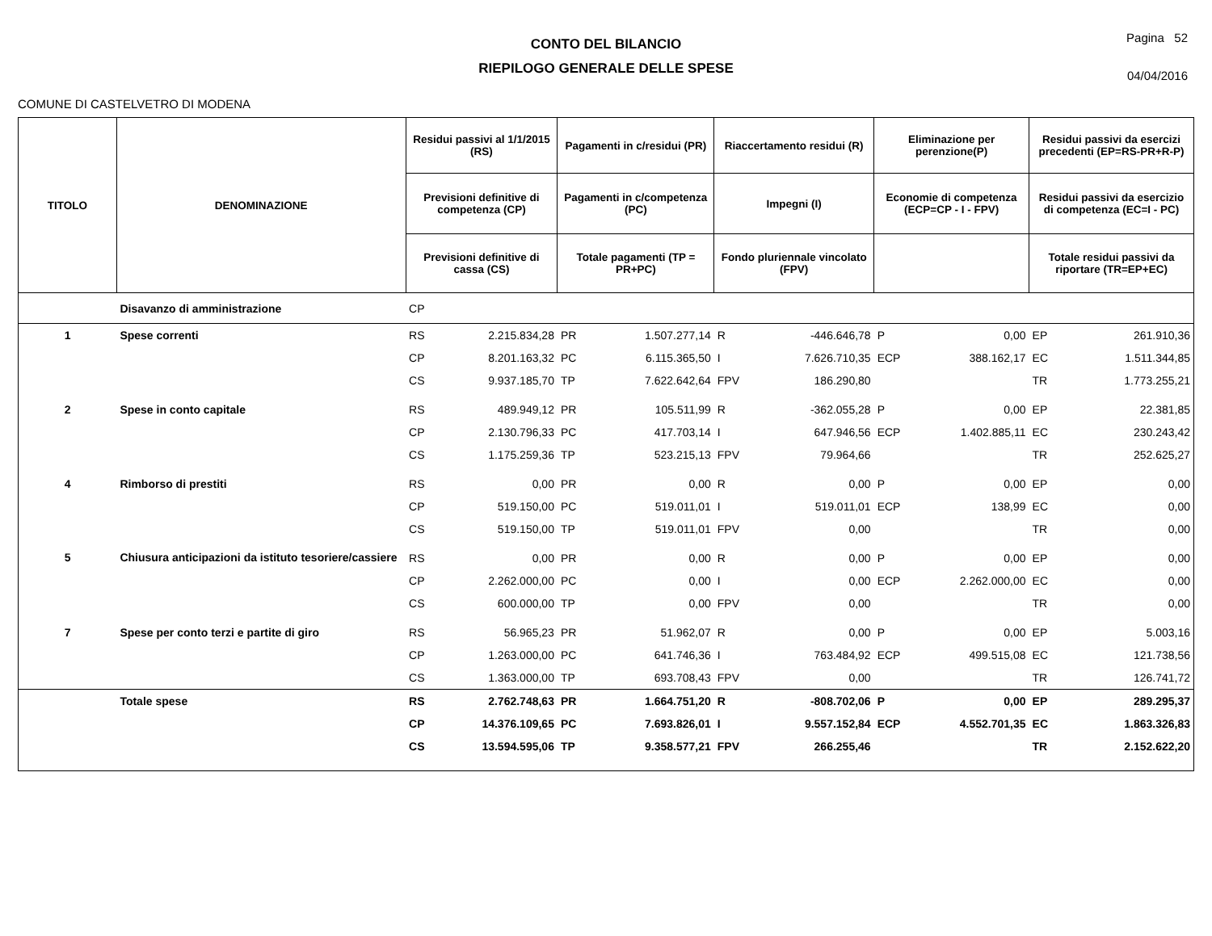CONTO DEL BILANCIO
RIEPILOGO GENERALE DELLE SPESE
Pagina 52
04/04/2016
COMUNE DI CASTELVETRO DI MODENA
| TITOLO | DENOMINAZIONE | Residui passivi al 1/1/2015 (RS) | | Pagamenti in c/residui (PR) | | Riaccertamento residui (R) | | Eliminazione per perenzione(P) | | Residui passivi da esercizi precedenti (EP=RS-PR+R-P) | |
| --- | --- | --- | --- | --- | --- | --- | --- | --- | --- | --- | --- |
| | | Previsioni definitive di competenza (CP) | | Pagamenti in c/competenza (PC) | | Impegni (I) | | Economie di competenza (ECP=CP - I - FPV) | | Residui passivi da esercizio di competenza (EC=I - PC) | |
| | | Previsioni definitive di cassa (CS) | | Totale pagamenti (TP = PR+PC) | | Fondo pluriennale vincolato (FPV) | | | | Totale residui passivi da riportare (TR=EP+EC) | |
| | Disavanzo di amministrazione | CP | | | | | | | | | |
| 1 | Spese correnti | RS | 2.215.834,28 | PR | 1.507.277,14 | R | -446.646,78 | P | 0,00 | EP | 261.910,36 |
| | | CP | 8.201.163,32 | PC | 6.115.365,50 | I | 7.626.710,35 | ECP | 388.162,17 | EC | 1.511.344,85 |
| | | CS | 9.937.185,70 | TP | 7.622.642,64 | FPV | 186.290,80 | | | TR | 1.773.255,21 |
| 2 | Spese in conto capitale | RS | 489.949,12 | PR | 105.511,99 | R | -362.055,28 | P | 0,00 | EP | 22.381,85 |
| | | CP | 2.130.796,33 | PC | 417.703,14 | I | 647.946,56 | ECP | 1.402.885,11 | EC | 230.243,42 |
| | | CS | 1.175.259,36 | TP | 523.215,13 | FPV | 79.964,66 | | | TR | 252.625,27 |
| 4 | Rimborso di prestiti | RS | 0,00 | PR | 0,00 | R | 0,00 | P | 0,00 | EP | 0,00 |
| | | CP | 519.150,00 | PC | 519.011,01 | I | 519.011,01 | ECP | 138,99 | EC | 0,00 |
| | | CS | 519.150,00 | TP | 519.011,01 | FPV | 0,00 | | | TR | 0,00 |
| 5 | Chiusura anticipazioni da istituto tesoriere/cassiere | RS | 0,00 | PR | 0,00 | R | 0,00 | P | 0,00 | EP | 0,00 |
| | | CP | 2.262.000,00 | PC | 0,00 | I | 0,00 | ECP | 2.262.000,00 | EC | 0,00 |
| | | CS | 600.000,00 | TP | 0,00 | FPV | 0,00 | | | TR | 0,00 |
| 7 | Spese per conto terzi e partite di giro | RS | 56.965,23 | PR | 51.962,07 | R | 0,00 | P | 0,00 | EP | 5.003,16 |
| | | CP | 1.263.000,00 | PC | 641.746,36 | I | 763.484,92 | ECP | 499.515,08 | EC | 121.738,56 |
| | | CS | 1.363.000,00 | TP | 693.708,43 | FPV | 0,00 | | | TR | 126.741,72 |
| | Totale spese | RS | 2.762.748,63 | PR | 1.664.751,20 | R | -808.702,06 | P | 0,00 | EP | 289.295,37 |
| | | CP | 14.376.109,65 | PC | 7.693.826,01 | I | 9.557.152,84 | ECP | 4.552.701,35 | EC | 1.863.326,83 |
| | | CS | 13.594.595,06 | TP | 9.358.577,21 | FPV | 266.255,46 | | | TR | 2.152.622,20 |